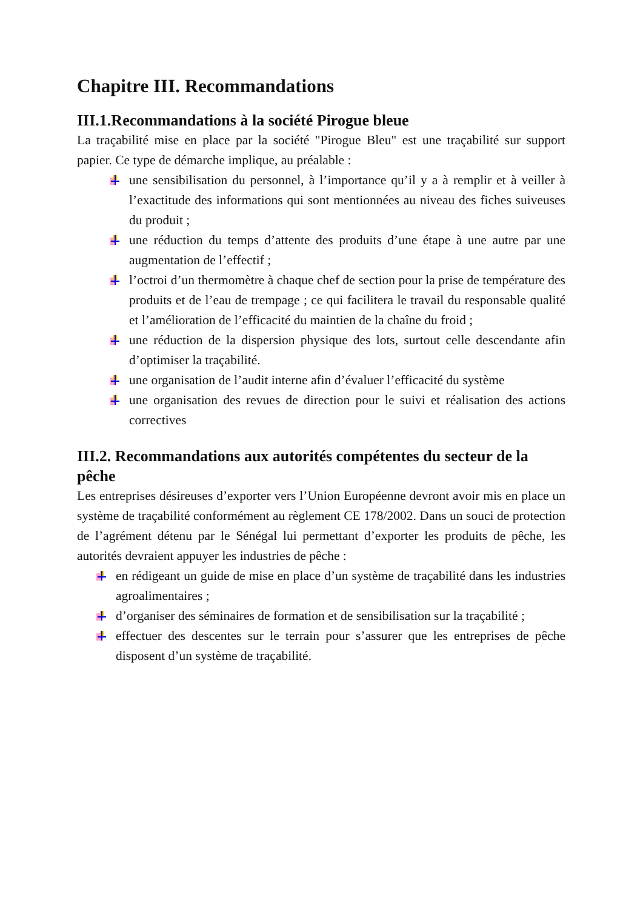Chapitre III. Recommandations
III.1.Recommandations à la société Pirogue bleue
La traçabilité mise en place par la société "Pirogue Bleu" est une traçabilité sur support papier. Ce type de démarche implique, au préalable :
une sensibilisation du personnel, à l’importance qu’il y a à remplir et à veiller à l’exactitude des informations qui sont mentionnées au niveau des fiches suiveuses du produit ;
une réduction du temps d’attente des produits d’une étape à une autre par une augmentation de l’effectif ;
l’octroi d’un thermomètre à chaque chef de section pour la prise de température des produits et de l’eau de trempage ; ce qui facilitera le travail du responsable qualité et l’amélioration de l’efficacité du maintien de la chaîne du froid ;
une réduction de la dispersion physique des lots, surtout celle descendante afin d’optimiser la traçabilité.
une organisation de l’audit interne afin d’évaluer l’efficacité du système
une organisation des revues de direction pour le suivi et réalisation des actions correctives
III.2. Recommandations aux autorités compétentes du secteur de la pêche
Les entreprises désireuses d’exporter vers l’Union Européenne devront avoir mis en place un système de traçabilité conformément au règlement CE 178/2002. Dans un souci de protection de l’agrément détenu par le Sénégal lui permettant d’exporter les produits de pêche, les autorités devraient appuyer les industries de pêche :
en rédigeant un guide de mise en place d’un système de traçabilité dans les industries agroalimentaires ;
d’organiser des séminaires de formation et de sensibilisation sur la traçabilité ;
effectuer des descentes sur le terrain pour s’assurer que les entreprises de pêche disposent d’un système de traçabilité.